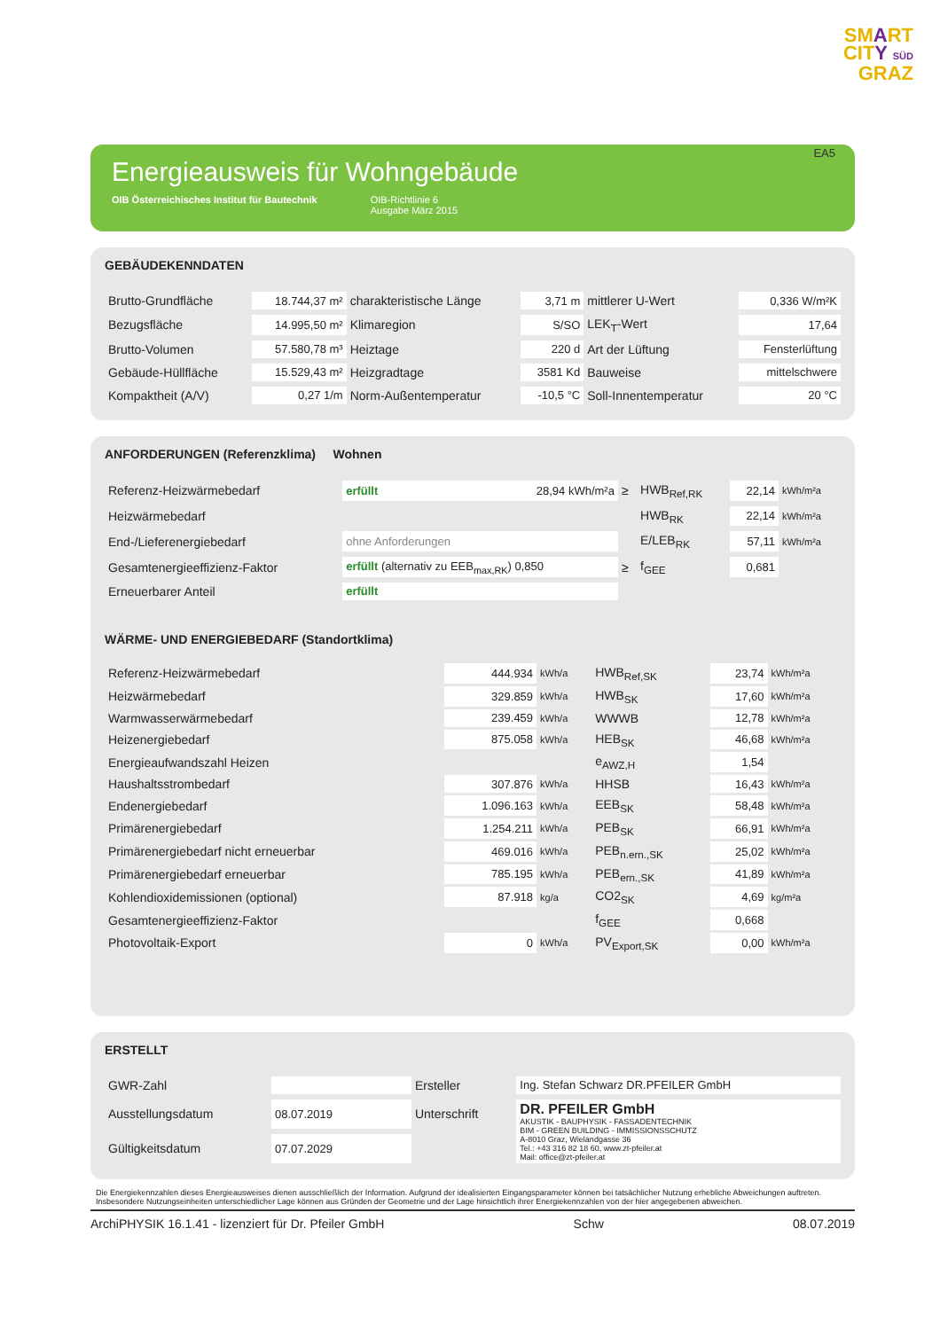SMART
CITY SÜD
GRAZ
EA5
Energieausweis für Wohngebäude
OIB Österreichisches Institut für Bautechnik OIB-Richtlinie 6
Ausgabe März 2015
GEBÄUDEKENNDATEN
| Brutto-Grundfläche | 18.744,37 m² | charakteristische Länge | 3,71 m | mittlerer U-Wert | 0,336 W/m²K |
| Bezugsfläche | 14.995,50 m² | Klimaregion | S/SO | LEK<sub>T</sub>-Wert | 17,64 |
| Brutto-Volumen | 57.580,78 m³ | Heiztage | 220 d | Art der Lüftung | Fensterlüftung |
| Gebäude-Hüllfläche | 15.529,43 m² | Heizgradtage | 3581 Kd | Bauweise | mittelschwere |
| Kompaktheit (A/V) | 0,27 1/m | Norm-Außentemperatur | -10,5 °C | Soll-Innentemperatur | 20 °C |
ANFORDERUNGEN (Referenzklima) Wohnen
| Referenz-Heizwärmebedarf | erfüllt 28,94 kWh/m²a | ≥ | HWB<sub>Ref,RK</sub> | 22,14 | kWh/m²a |
| Heizwärmebedarf | | | HWB<sub>RK</sub> | 22,14 | kWh/m²a |
| End-/Lieferenergiebedarf | ohne Anforderungen | | E/LEB<sub>RK</sub> | 57,11 | kWh/m²a |
| Gesamtenergieeffizienz-Faktor | erfüllt (alternativ zu EEB<sub>max,RK</sub>) 0,850 | ≥ | f<sub>GEE</sub> | 0,681 | |
| Erneuerbarer Anteil | erfüllt | | | | |
WÄRME- UND ENERGIEBEDARF (Standortklima)
| Referenz-Heizwärmebedarf | 444.934 | kWh/a | HWB<sub>Ref,SK</sub> | 23,74 | kWh/m²a |
| Heizwärmebedarf | 329.859 | kWh/a | HWB<sub>SK</sub> | 17,60 | kWh/m²a |
| Warmwasserwärmebedarf | 239.459 | kWh/a | WWWB | 12,78 | kWh/m²a |
| Heizenergiebedarf | 875.058 | kWh/a | HEB<sub>SK</sub> | 46,68 | kWh/m²a |
| Energieaufwandszahl Heizen | | | e<sub>AWZ,H</sub> | 1,54 | |
| Haushaltsstrombedarf | 307.876 | kWh/a | HHSB | 16,43 | kWh/m²a |
| Endenergiebedarf | 1.096.163 | kWh/a | EEB<sub>SK</sub> | 58,48 | kWh/m²a |
| Primärenergiebedarf | 1.254.211 | kWh/a | PEB<sub>SK</sub> | 66,91 | kWh/m²a |
| Primärenergiebedarf nicht erneuerbar | 469.016 | kWh/a | PEB<sub>n.ern.,SK</sub> | 25,02 | kWh/m²a |
| Primärenergiebedarf erneuerbar | 785.195 | kWh/a | PEB<sub>ern.,SK</sub> | 41,89 | kWh/m²a |
| Kohlendioxidemissionen (optional) | 87.918 | kg/a | CO2<sub>SK</sub> | 4,69 | kg/m²a |
| Gesamtenergieeffizienz-Faktor | | | f<sub>GEE</sub> | 0,668 | |
| Photovoltaik-Export | 0 | kWh/a | PV<sub>Export,SK</sub> | 0,00 | kWh/m²a |
ERSTELLT
| GWR-Zahl | | Ersteller | Ing. Stefan Schwarz DR.PFEILER GmbH |
| Ausstellungsdatum | 08.07.2019 | Unterschrift | DR. PFEILER GmbH AKUSTIK - BAUPHYSIK - FASSADENTECHNIK BIM - GREEN BUILDING - IMMISSIONSSCHUTZ A-8010 Graz, Wielandgasse 36 Tel.: +43 316 82 18 60, www.zt-pfeiler.at Mail: office@zt-pfeiler.at |
| Gültigkeitsdatum | 07.07.2029 | | |
Die Energiekennzahlen dieses Energieausweises dienen ausschließlich der Information. Aufgrund der idealisierten Eingangsparameter können bei tatsächlicher Nutzung erhebliche Abweichungen auftreten. Insbesondere Nutzungseinheiten unterschiedlicher Lage können aus Gründen der Geometrie und der Lage hinsichtlich ihrer Energiekennzahlen von der hier angegebenen abweichen.
ArchiPHYSIK 16.1.41 - lizenziert für Dr. Pfeiler GmbH Schw 08.07.2019